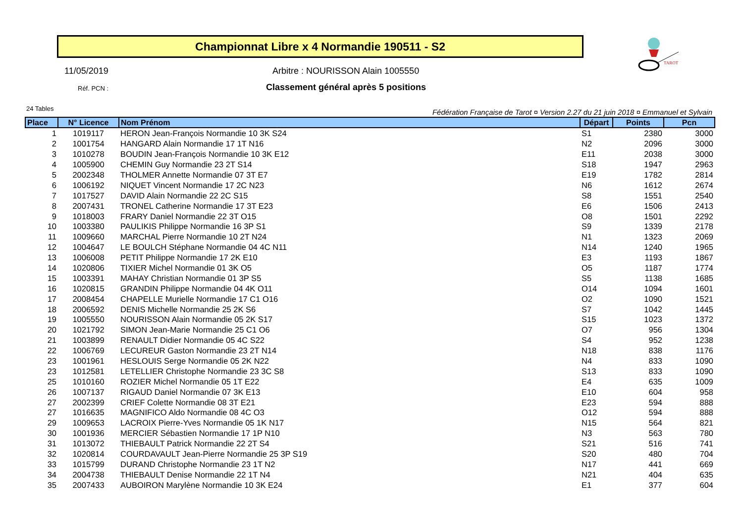Championnat Libre x 4 Normandie 190511 - S2
TAROT
11/05/2019
Arbitre : NOURISSON Alain 1005550
Réf. PCN :
Classement général après 5 positions
24 Tables
Fédération Française de Tarot ¤ Version 2.27 du 21 juin 2018 ¤ Emmanuel et Sylvain
| Place | N° Licence | Nom Prénom | Départ | Points | Pcn |
| --- | --- | --- | --- | --- | --- |
| 1 | 1019117 | HERON Jean-François Normandie 10 3K S24 | S1 | 2380 | 3000 |
| 2 | 1001754 | HANGARD Alain Normandie 17 1T N16 | N2 | 2096 | 3000 |
| 3 | 1010278 | BOUDIN Jean-François Normandie 10 3K E12 | E11 | 2038 | 3000 |
| 4 | 1005900 | CHEMIN Guy Normandie 23 2T S14 | S18 | 1947 | 2963 |
| 5 | 2002348 | THOLMER Annette Normandie 07 3T E7 | E19 | 1782 | 2814 |
| 6 | 1006192 | NIQUET Vincent Normandie 17 2C N23 | N6 | 1612 | 2674 |
| 7 | 1017527 | DAVID Alain Normandie 22 2C S15 | S8 | 1551 | 2540 |
| 8 | 2007431 | TRONEL Catherine Normandie 17 3T E23 | E6 | 1506 | 2413 |
| 9 | 1018003 | FRARY Daniel Normandie 22 3T O15 | O8 | 1501 | 2292 |
| 10 | 1003380 | PAULIKIS Philippe Normandie 16 3P S1 | S9 | 1339 | 2178 |
| 11 | 1009660 | MARCHAL Pierre Normandie 10 2T N24 | N1 | 1323 | 2069 |
| 12 | 1004647 | LE BOULCH Stéphane Normandie 04 4C N11 | N14 | 1240 | 1965 |
| 13 | 1006008 | PETIT Philippe Normandie 17 2K E10 | E3 | 1193 | 1867 |
| 14 | 1020806 | TIXIER Michel Normandie 01 3K O5 | O5 | 1187 | 1774 |
| 15 | 1003391 | MAHAY Christian Normandie 01 3P S5 | S5 | 1138 | 1685 |
| 16 | 1020815 | GRANDIN Philippe Normandie 04 4K O11 | O14 | 1094 | 1601 |
| 17 | 2008454 | CHAPELLE Murielle Normandie 17 C1 O16 | O2 | 1090 | 1521 |
| 18 | 2006592 | DENIS Michelle Normandie 25 2K S6 | S7 | 1042 | 1445 |
| 19 | 1005550 | NOURISSON Alain Normandie 05 2K S17 | S15 | 1023 | 1372 |
| 20 | 1021792 | SIMON Jean-Marie Normandie 25 C1 O6 | O7 | 956 | 1304 |
| 21 | 1003899 | RENAULT Didier Normandie 05 4C S22 | S4 | 952 | 1238 |
| 22 | 1006769 | LECUREUR Gaston Normandie 23 2T N14 | N18 | 838 | 1176 |
| 23 | 1001961 | HESLOUIS Serge Normandie 05 2K N22 | N4 | 833 | 1090 |
| 23 | 1012581 | LETELLIER Christophe Normandie 23 3C S8 | S13 | 833 | 1090 |
| 25 | 1010160 | ROZIER Michel Normandie 05 1T E22 | E4 | 635 | 1009 |
| 26 | 1007137 | RIGAUD Daniel Normandie 07 3K E13 | E10 | 604 | 958 |
| 27 | 2002399 | CRIEF Colette Normandie 08 3T E21 | E23 | 594 | 888 |
| 27 | 1016635 | MAGNIFICO Aldo Normandie 08 4C O3 | O12 | 594 | 888 |
| 29 | 1009653 | LACROIX Pierre-Yves Normandie 05 1K N17 | N15 | 564 | 821 |
| 30 | 1001936 | MERCIER Sébastien Normandie 17 1P N10 | N3 | 563 | 780 |
| 31 | 1013072 | THIEBAULT Patrick Normandie 22 2T S4 | S21 | 516 | 741 |
| 32 | 1020814 | COURDAVAULT Jean-Pierre Normandie 25 3P S19 | S20 | 480 | 704 |
| 33 | 1015799 | DURAND Christophe Normandie 23 1T N2 | N17 | 441 | 669 |
| 34 | 2004738 | THIEBAULT Denise Normandie 22 1T N4 | N21 | 404 | 635 |
| 35 | 2007433 | AUBOIRON Marylène Normandie 10 3K E24 | E1 | 377 | 604 |